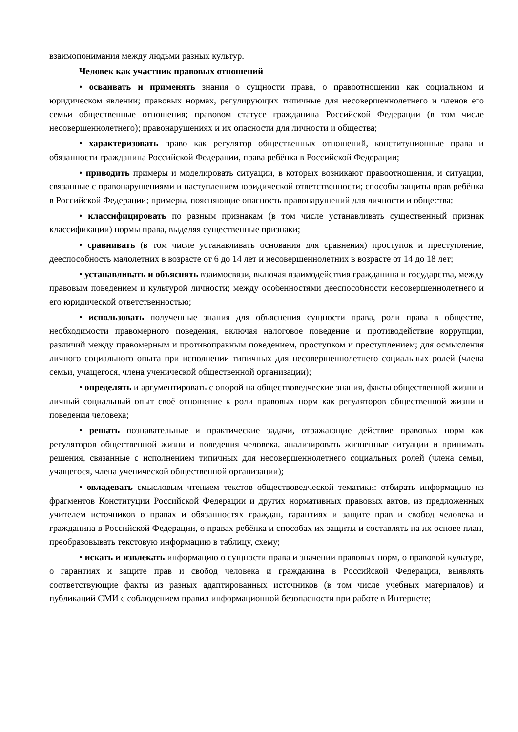взаимопонимания между людьми разных культур.
Человек как участник правовых отношений
• осваивать и применять знания о сущности права, о правоотношении как социальном и юридическом явлении; правовых нормах, регулирующих типичные для несовершеннолетнего и членов его семьи общественные отношения; правовом статусе гражданина Российской Федерации (в том числе несовершеннолетнего); правонарушениях и их опасности для личности и общества;
• характеризовать право как регулятор общественных отношений, конституционные права и обязанности гражданина Российской Федерации, права ребёнка в Российской Федерации;
• приводить примеры и моделировать ситуации, в которых возникают правоотношения, и ситуации, связанные с правонарушениями и наступлением юридической ответственности; способы защиты прав ребёнка в Российской Федерации; примеры, поясняющие опасность правонарушений для личности и общества;
• классифицировать по разным признакам (в том числе устанавливать существенный признак классификации) нормы права, выделяя существенные признаки;
• сравнивать (в том числе устанавливать основания для сравнения) проступок и преступление, дееспособность малолетних в возрасте от 6 до 14 лет и несовершеннолетних в возрасте от 14 до 18 лет;
• устанавливать и объяснять взаимосвязи, включая взаимодействия гражданина и государства, между правовым поведением и культурой личности; между особенностями дееспособности несовершеннолетнего и его юридической ответственностью;
• использовать полученные знания для объяснения сущности права, роли права в обществе, необходимости правомерного поведения, включая налоговое поведение и противодействие коррупции, различий между правомерным и противоправным поведением, проступком и преступлением; для осмысления личного социального опыта при исполнении типичных для несовершеннолетнего социальных ролей (члена семьи, учащегося, члена ученической общественной организации);
• определять и аргументировать с опорой на обществоведческие знания, факты общественной жизни и личный социальный опыт своё отношение к роли правовых норм как регуляторов общественной жизни и поведения человека;
• решать познавательные и практические задачи, отражающие действие правовых норм как регуляторов общественной жизни и поведения человека, анализировать жизненные ситуации и принимать решения, связанные с исполнением типичных для несовершеннолетнего социальных ролей (члена семьи, учащегося, члена ученической общественной организации);
• овладевать смысловым чтением текстов обществоведческой тематики: отбирать информацию из фрагментов Конституции Российской Федерации и других нормативных правовых актов, из предложенных учителем источников о правах и обязанностях граждан, гарантиях и защите прав и свобод человека и гражданина в Российской Федерации, о правах ребёнка и способах их защиты и составлять на их основе план, преобразовывать текстовую информацию в таблицу, схему;
• искать и извлекать информацию о сущности права и значении правовых норм, о правовой культуре, о гарантиях и защите прав и свобод человека и гражданина в Российской Федерации, выявлять соответствующие факты из разных адаптированных источников (в том числе учебных материалов) и публикаций СМИ с соблюдением правил информационной безопасности при работе в Интернете;